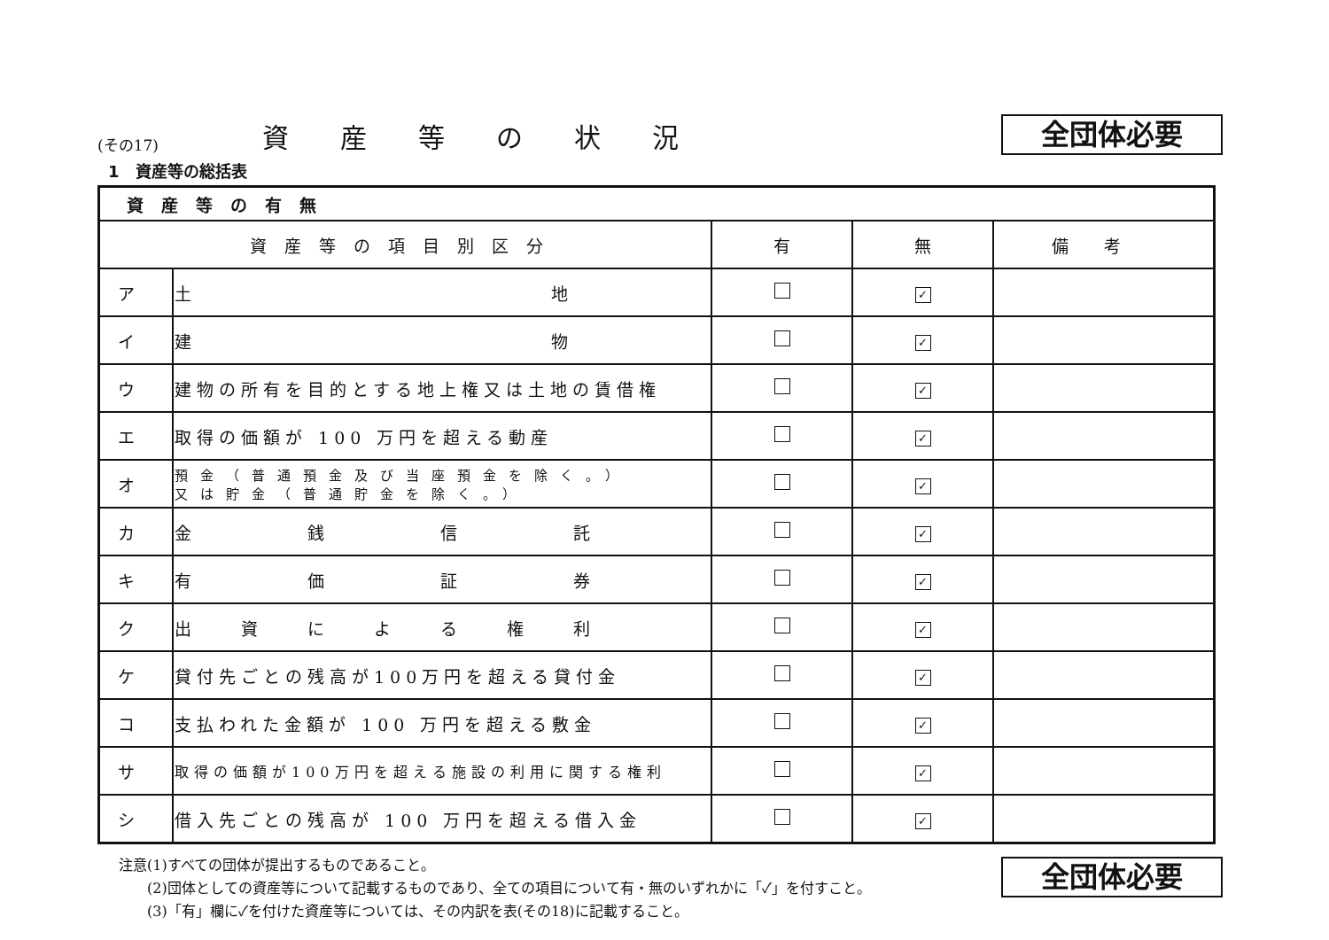(その17)
資産等の状況
全団体必要
1　資産等の総括表
| 資産等の有無 | | | | |
| --- | --- | --- | --- | --- |
| 資産等の項目別区分 | | 有 | 無 | 備考 |
| ア | 土 地 | | ✓ | |
| イ | 建 物 | | ✓ | |
| ウ | 建物の所有を目的とする地上権又は土地の賃借権 | | ✓ | |
| エ | 取得の価額が 100 万円を超える動産 | | ✓ | |
| オ | 預金（普通預金及び当座預金を除く。） 又は貯金（普通貯金を除く。） | | ✓ | |
| カ | 金 銭 信 託 | | ✓ | |
| キ | 有 価 証 券 | | ✓ | |
| ク | 出 資 に よ る 権 利 | | ✓ | |
| ケ | 貸付先ごとの残高が100万円を超える貸付金 | | ✓ | |
| コ | 支払われた金額が 100 万円を超える敷金 | | ✓ | |
| サ | 取得の価額が100万円を超える施設の利用に関する権利 | | ✓ | |
| シ | 借入先ごとの残高が 100 万円を超える借入金 | | ✓ | |
注意(1)すべての団体が提出するものであること。
　　(2)団体としての資産等について記載するものであり、全ての項目について有・無のいずれかに「✓」を付すこと。
　　(3)「有」欄に✓を付けた資産等については、その内訳を表(その18)に記載すること。
全団体必要